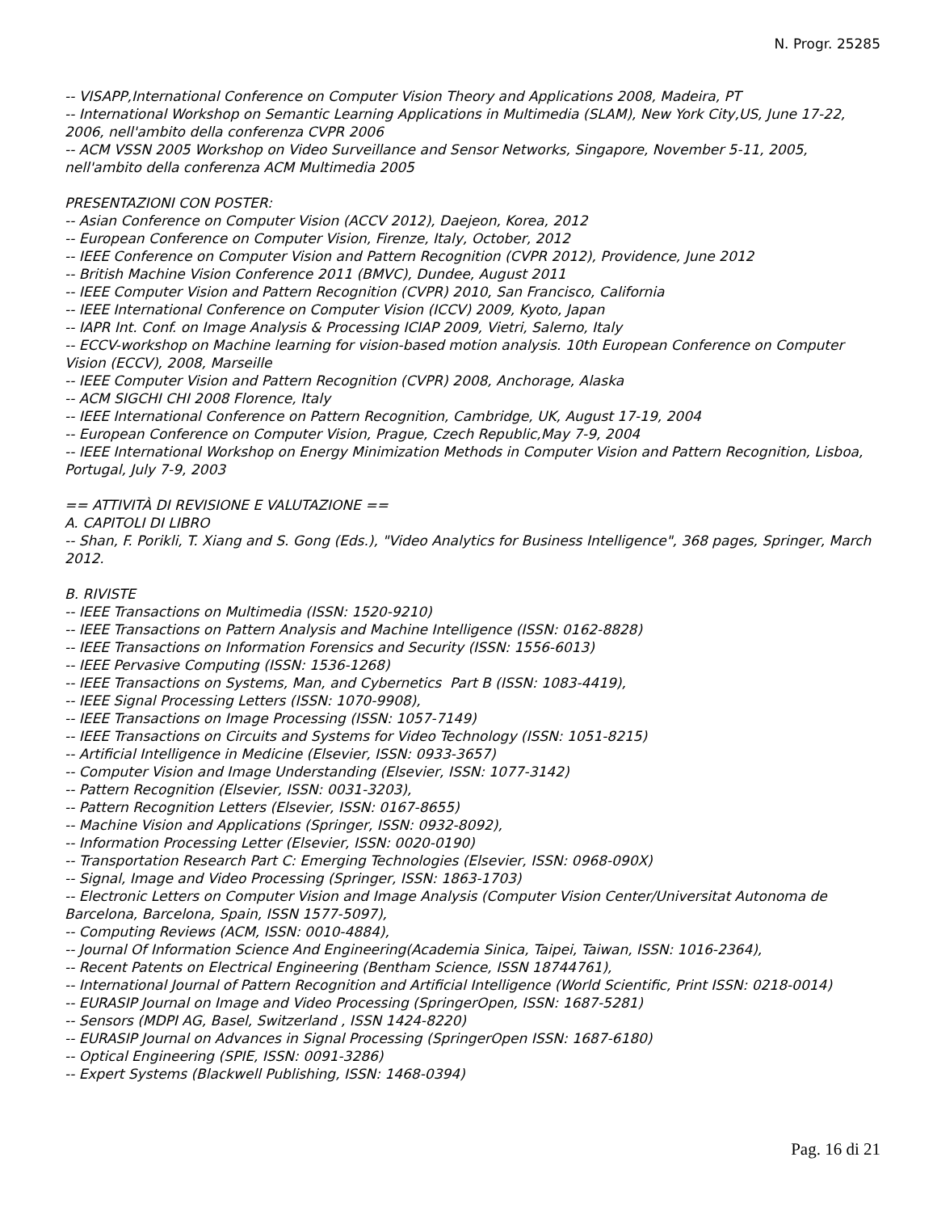N. Progr. 25285
-- VISAPP,International Conference on Computer Vision Theory and Applications 2008, Madeira, PT
-- International Workshop on Semantic Learning Applications in Multimedia (SLAM), New York City,US, June 17-22, 2006, nell'ambito della conferenza CVPR 2006
-- ACM VSSN 2005 Workshop on Video Surveillance and Sensor Networks, Singapore, November 5-11, 2005, nell'ambito della conferenza ACM Multimedia 2005
PRESENTAZIONI CON POSTER:
-- Asian Conference on Computer Vision (ACCV 2012), Daejeon, Korea, 2012
-- European Conference on Computer Vision, Firenze, Italy, October, 2012
-- IEEE Conference on Computer Vision and Pattern Recognition (CVPR 2012), Providence, June 2012
-- British Machine Vision Conference 2011 (BMVC), Dundee, August 2011
-- IEEE Computer Vision and Pattern Recognition (CVPR) 2010, San Francisco, California
-- IEEE International Conference on Computer Vision (ICCV) 2009, Kyoto, Japan
-- IAPR Int. Conf. on Image Analysis & Processing ICIAP 2009, Vietri, Salerno, Italy
-- ECCV-workshop on Machine learning for vision-based motion analysis. 10th European Conference on Computer Vision (ECCV), 2008, Marseille
-- IEEE Computer Vision and Pattern Recognition (CVPR) 2008, Anchorage, Alaska
-- ACM SIGCHI CHI 2008 Florence, Italy
-- IEEE International Conference on Pattern Recognition, Cambridge, UK, August 17-19, 2004
-- European Conference on Computer Vision, Prague, Czech Republic,May 7-9, 2004
-- IEEE International Workshop on Energy Minimization Methods in Computer Vision and Pattern Recognition, Lisboa, Portugal, July 7-9, 2003
== ATTIVITÀ DI REVISIONE E VALUTAZIONE ==
A. CAPITOLI DI LIBRO
-- Shan, F. Porikli, T. Xiang and S. Gong (Eds.), "Video Analytics for Business Intelligence", 368 pages, Springer, March 2012.
B. RIVISTE
-- IEEE Transactions on Multimedia (ISSN: 1520-9210)
-- IEEE Transactions on Pattern Analysis and Machine Intelligence (ISSN: 0162-8828)
-- IEEE Transactions on Information Forensics and Security (ISSN: 1556-6013)
-- IEEE Pervasive Computing (ISSN: 1536-1268)
-- IEEE Transactions on Systems, Man, and Cybernetics Part B (ISSN: 1083-4419),
-- IEEE Signal Processing Letters (ISSN: 1070-9908),
-- IEEE Transactions on Image Processing (ISSN: 1057-7149)
-- IEEE Transactions on Circuits and Systems for Video Technology (ISSN: 1051-8215)
-- Artificial Intelligence in Medicine (Elsevier, ISSN: 0933-3657)
-- Computer Vision and Image Understanding (Elsevier, ISSN: 1077-3142)
-- Pattern Recognition (Elsevier, ISSN: 0031-3203),
-- Pattern Recognition Letters (Elsevier, ISSN: 0167-8655)
-- Machine Vision and Applications (Springer, ISSN: 0932-8092),
-- Information Processing Letter (Elsevier, ISSN: 0020-0190)
-- Transportation Research Part C: Emerging Technologies (Elsevier, ISSN: 0968-090X)
-- Signal, Image and Video Processing (Springer, ISSN: 1863-1703)
-- Electronic Letters on Computer Vision and Image Analysis (Computer Vision Center/Universitat Autonoma de Barcelona, Barcelona, Spain, ISSN 1577-5097),
-- Computing Reviews (ACM, ISSN: 0010-4884),
-- Journal Of Information Science And Engineering(Academia Sinica, Taipei, Taiwan, ISSN: 1016-2364),
-- Recent Patents on Electrical Engineering (Bentham Science, ISSN 18744761),
-- International Journal of Pattern Recognition and Artificial Intelligence (World Scientific, Print ISSN: 0218-0014)
-- EURASIP Journal on Image and Video Processing (SpringerOpen, ISSN: 1687-5281)
-- Sensors (MDPI AG, Basel, Switzerland , ISSN 1424-8220)
-- EURASIP Journal on Advances in Signal Processing (SpringerOpen ISSN: 1687-6180)
-- Optical Engineering (SPIE, ISSN: 0091-3286)
-- Expert Systems (Blackwell Publishing, ISSN: 1468-0394)
Pag. 16 di 21